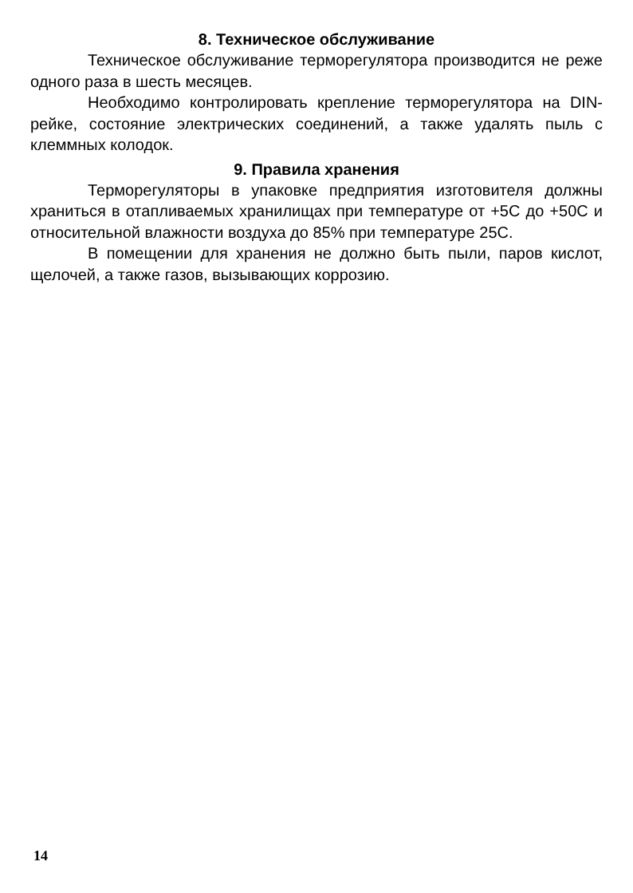8. Техническое обслуживание
Техническое обслуживание терморегулятора производится не реже одного раза в шесть месяцев.
Необходимо контролировать крепление терморегулятора на DIN-рейке, состояние электрических соединений, а также удалять пыль с клеммных колодок.
9. Правила хранения
Терморегуляторы в упаковке предприятия изготовителя должны храниться в отапливаемых хранилищах при температуре от +5С до +50С и относительной влажности воздуха до 85% при температуре 25С.
В помещении для хранения не должно быть пыли, паров кислот, щелочей, а также газов, вызывающих коррозию.
14